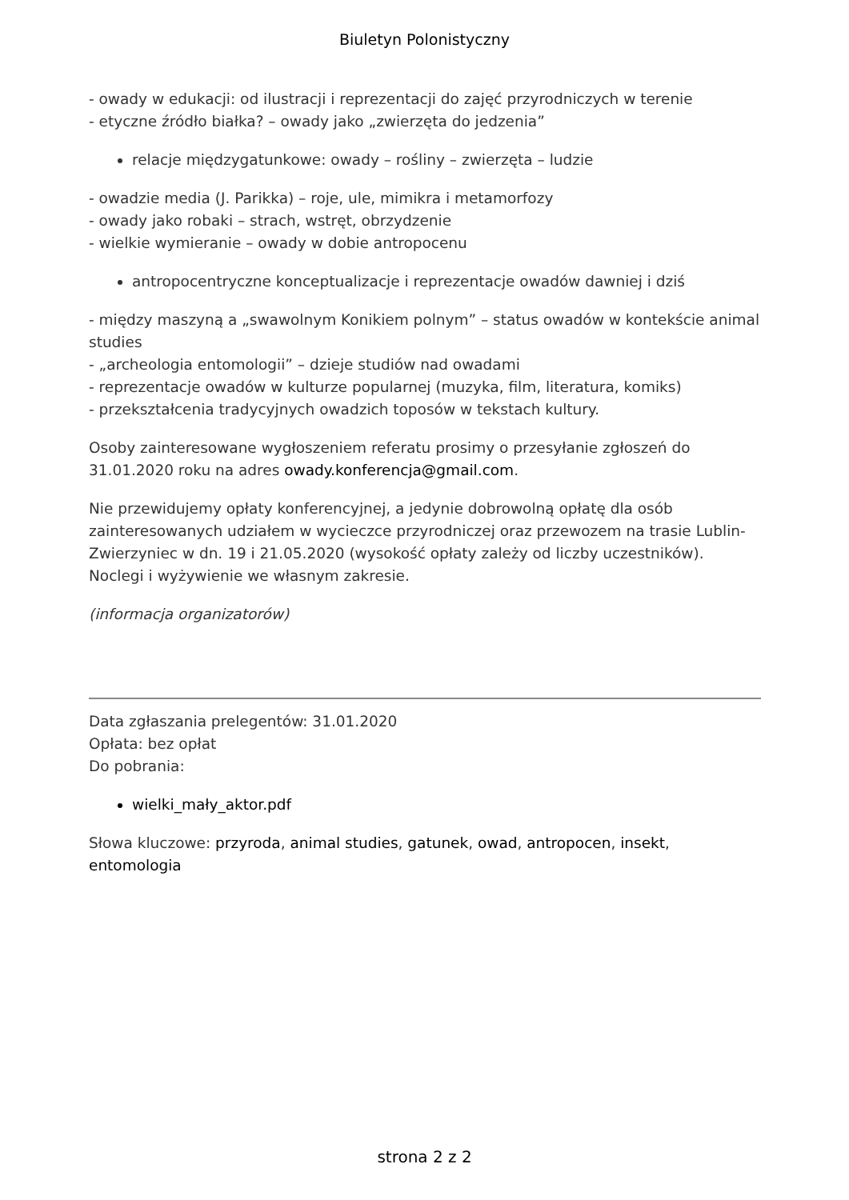Biuletyn Polonistyczny
- owady w edukacji: od ilustracji i reprezentacji do zajęć przyrodniczych w terenie
- etyczne źródło białka? – owady jako „zwierzęta do jedzenia”
relacje międzygatunkowe: owady – rośliny – zwierzęta – ludzie
- owadzie media (J. Parikka) – roje, ule, mimikra i metamorfozy
- owady jako robaki – strach, wstręt, obrzydzenie
- wielkie wymieranie – owady w dobie antropocenu
antropocentryczne konceptualizacje i reprezentacje owadów dawniej i dziś
- między maszyną a „swawolnym Konikiem polnym” – status owadów w kontekście animal studies
- „archeologia entomologii” – dzieje studiów nad owadami
- reprezentacje owadów w kulturze popularnej (muzyka, film, literatura, komiks)
- przekształcenia tradycyjnych owadzich toposów w tekstach kultury.
Osoby zainteresowane wygłoszeniem referatu prosimy o przesyłanie zgłoszeń do 31.01.2020 roku na adres owady.konferencja@gmail.com.
Nie przewidujemy opłaty konferencyjnej, a jedynie dobrowolną opłatę dla osób zainteresowanych udziałem w wycieczce przyrodniczej oraz przewozem na trasie Lublin-Zwierzyniec w dn. 19 i 21.05.2020 (wysokość opłaty zależy od liczby uczestników). Noclegi i wyżywienie we własnym zakresie.
(informacja organizatorów)
Data zgłaszania prelegentów: 31.01.2020
Opłata: bez opłat
Do pobrania:
wielki_mały_aktor.pdf
Słowa kluczowe: przyroda, animal studies, gatunek, owad, antropocen, insekt, entomologia
strona 2 z 2